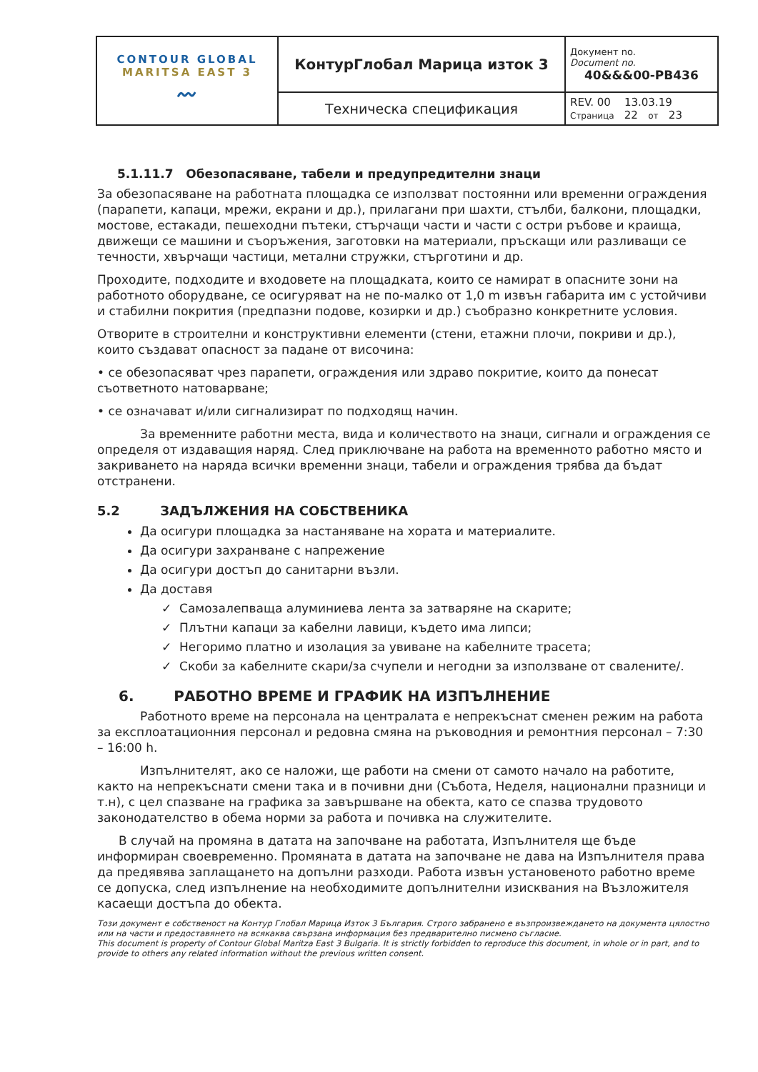| CONTOUR GLOBAL MARITSA EAST 3 〰 | КонтурГлобал Марица изток 3 | Документ no. Document no. 40&&&00-PB436 |
| | Техническа спецификация | REV. 00 13.03.19 Страница 22 от 23 |
5.1.11.7 Обезопасяване, табели и предупредителни знаци
За обезопасяване на работната площадка се използват постоянни или временни ограждения (парапети, капаци, мрежи, екрани и др.), прилагани при шахти, стълби, балкони, площадки, мостове, естакади, пешеходни пътеки, стърчащи части и части с остри ръбове и краища, движещи се машини и съоръжения, заготовки на материали, пръскащи или разливащи се течности, хвърчащи частици, метални стружки, стърготини и др.
Проходите, подходите и входовете на площадката, които се намират в опасните зони на работното оборудване, се осигуряват на не по-малко от 1,0 m извън габарита им с устойчиви и стабилни покрития (предпазни подове, козирки и др.) съобразно конкретните условия.
Отворите в строителни и конструктивни елементи (стени, етажни плочи, покриви и др.), които създават опасност за падане от височина:
• се обезопасяват чрез парапети, ограждения или здраво покритие, които да понесат съответното натоварване;
• се означават и/или сигнализират по подходящ начин.
За временните работни места, вида и количеството на знаци, сигнали и ограждения се определя от издаващия наряд. След приключване на работа на временното работно място и закриването на наряда всички временни знаци, табели и ограждения трябва да бъдат отстранени.
5.2 ЗАДЪЛЖЕНИЯ НА СОБСТВЕНИКА
Да осигури площадка за настаняване на хората и материалите.
Да осигури захранване с напрежение
Да осигури достъп до санитарни възли.
Да доставя
✓ Самозалепваща алуминиева лента за затваряне на скарите;
✓ Плътни капаци за кабелни лавици, където има липси;
✓ Негоримо платно и изолация за увиване на кабелните трасета;
✓ Скоби за кабелните скари/за счупели и негодни за използване от свалените/.
6. РАБОТНО ВРЕМЕ И ГРАФИК НА ИЗПЪЛНЕНИЕ
Работното време на персонала на централата е непрекъснат сменен режим на работа за експлоатационния персонал и редовна смяна на ръководния и ремонтния персонал – 7:30 – 16:00 h.
Изпълнителят, ако се наложи, ще работи на смени от самото начало на работите, както на непрекъснати смени така и в почивни дни (Събота, Неделя, национални празници и т.н), с цел спазване на графика за завършване на обекта, като се спазва трудовото законодателство в обема норми за работа и почивка на служителите.
В случай на промяна в датата на започване на работата, Изпълнителя ще бъде информиран своевременно. Промяната в датата на започване не дава на Изпълнителя права да предявява заплащането на допълни разходи. Работа извън установеното работно време се допуска, след изпълнение на необходимите допълнителни изисквания на Възложителя касаещи достъпа до обекта.
Този документ е собственост на Контур Глобал Марица Изток 3 България. Строго забранено е възпроизвеждането на документа цялостно или на части и предоставянето на всякаква свързана информация без предварително писмено съгласие.
This document is property of Contour Global Maritza East 3 Bulgaria. It is strictly forbidden to reproduce this document, in whole or in part, and to provide to others any related information without the previous written consent.